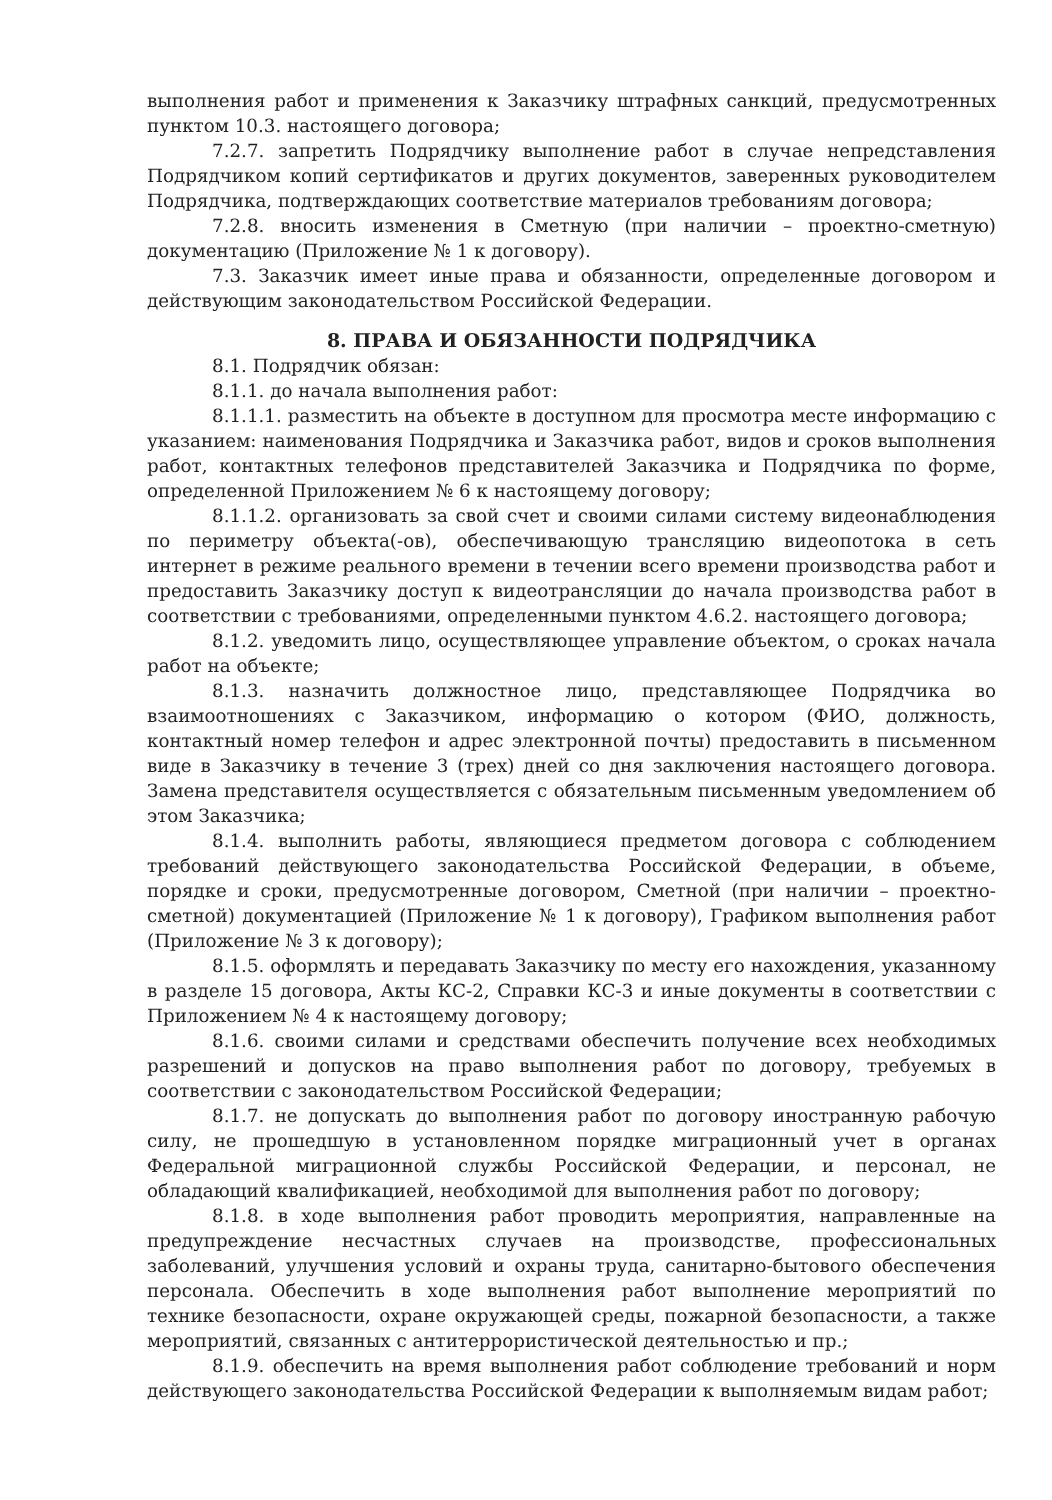выполнения работ и применения к Заказчику штрафных санкций, предусмотренных пунктом 10.3. настоящего договора;
7.2.7. запретить Подрядчику выполнение работ в случае непредставления Подрядчиком копий сертификатов и других документов, заверенных руководителем Подрядчика, подтверждающих соответствие материалов требованиям договора;
7.2.8. вносить изменения в Сметную (при наличии – проектно-сметную) документацию (Приложение № 1 к договору).
7.3. Заказчик имеет иные права и обязанности, определенные договором и действующим законодательством Российской Федерации.
8. ПРАВА И ОБЯЗАННОСТИ ПОДРЯДЧИКА
8.1. Подрядчик обязан:
8.1.1. до начала выполнения работ:
8.1.1.1. разместить на объекте в доступном для просмотра месте информацию с указанием: наименования Подрядчика и Заказчика работ, видов и сроков выполнения работ, контактных телефонов представителей Заказчика и Подрядчика по форме, определенной Приложением № 6 к настоящему договору;
8.1.1.2. организовать за свой счет и своими силами систему видеонаблюдения по периметру объекта(-ов), обеспечивающую трансляцию видеопотока в сеть интернет в режиме реального времени в течении всего времени производства работ и предоставить Заказчику доступ к видеотрансляции до начала производства работ в соответствии с требованиями, определенными пунктом 4.6.2. настоящего договора;
8.1.2. уведомить лицо, осуществляющее управление объектом, о сроках начала работ на объекте;
8.1.3. назначить должностное лицо, представляющее Подрядчика во взаимоотношениях с Заказчиком, информацию о котором (ФИО, должность, контактный номер телефон и адрес электронной почты) предоставить в письменном виде в Заказчику в течение 3 (трех) дней со дня заключения настоящего договора. Замена представителя осуществляется с обязательным письменным уведомлением об этом Заказчика;
8.1.4. выполнить работы, являющиеся предметом договора с соблюдением требований действующего законодательства Российской Федерации, в объеме, порядке и сроки, предусмотренные договором, Сметной (при наличии – проектно-сметной) документацией (Приложение № 1 к договору), Графиком выполнения работ (Приложение № 3 к договору);
8.1.5. оформлять и передавать Заказчику по месту его нахождения, указанному в разделе 15 договора, Акты КС-2, Справки КС-3 и иные документы в соответствии с Приложением № 4 к настоящему договору;
8.1.6. своими силами и средствами обеспечить получение всех необходимых разрешений и допусков на право выполнения работ по договору, требуемых в соответствии с законодательством Российской Федерации;
8.1.7. не допускать до выполнения работ по договору иностранную рабочую силу, не прошедшую в установленном порядке миграционный учет в органах Федеральной миграционной службы Российской Федерации, и персонал, не обладающий квалификацией, необходимой для выполнения работ по договору;
8.1.8. в ходе выполнения работ проводить мероприятия, направленные на предупреждение несчастных случаев на производстве, профессиональных заболеваний, улучшения условий и охраны труда, санитарно-бытового обеспечения персонала. Обеспечить в ходе выполнения работ выполнение мероприятий по технике безопасности, охране окружающей среды, пожарной безопасности, а также мероприятий, связанных с антитеррористической деятельностью и пр.;
8.1.9. обеспечить на время выполнения работ соблюдение требований и норм действующего законодательства Российской Федерации к выполняемым видам работ;